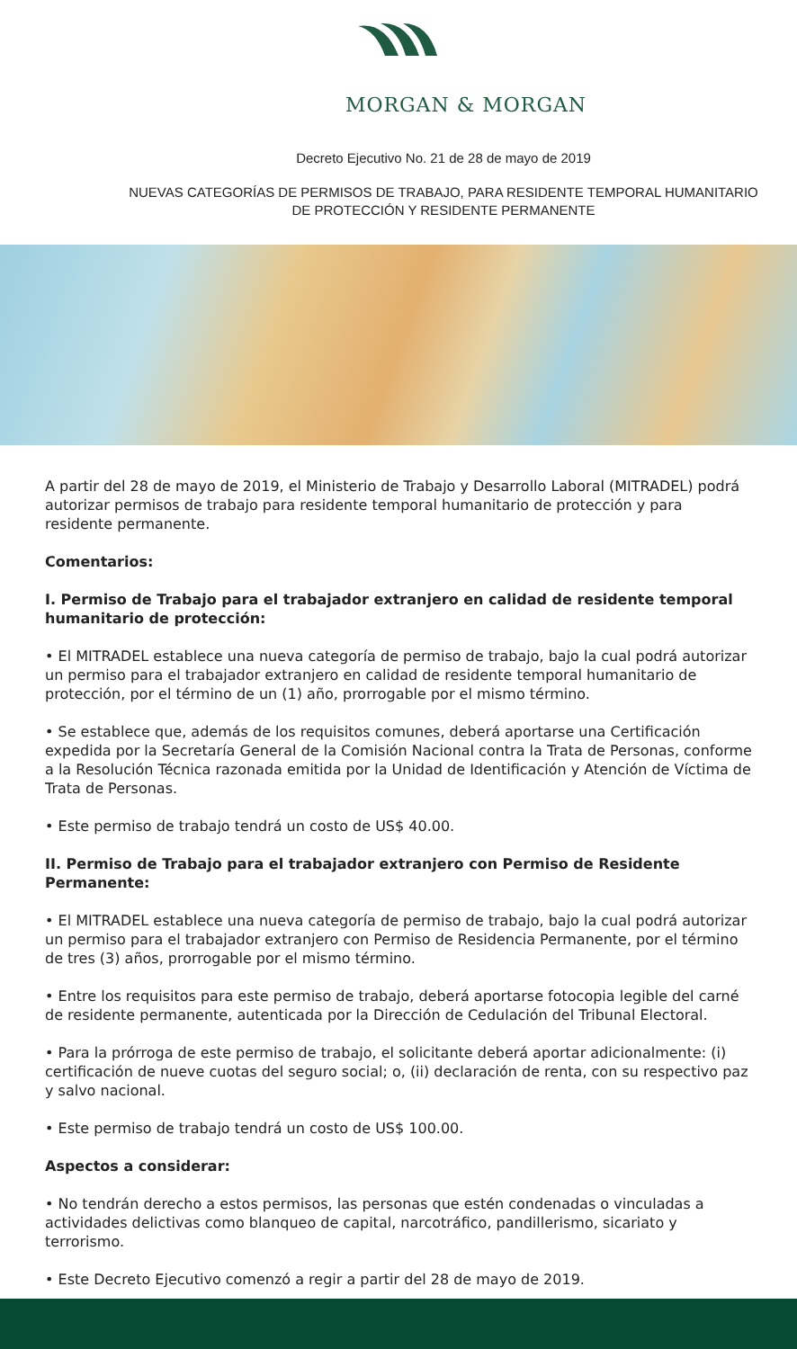MORGAN & MORGAN
Decreto Ejecutivo No. 21 de 28 de mayo de 2019
NUEVAS CATEGORÍAS DE PERMISOS DE TRABAJO, PARA RESIDENTE TEMPORAL HUMANITARIO
DE PROTECCIÓN Y RESIDENTE PERMANENTE
A partir del 28 de mayo de 2019, el Ministerio de Trabajo y Desarrollo Laboral (MITRADEL) podrá autorizar permisos de trabajo para residente temporal humanitario de protección y para residente permanente.
Comentarios:
I. Permiso de Trabajo para el trabajador extranjero en calidad de residente temporal humanitario de protección:
• El MITRADEL establece una nueva categoría de permiso de trabajo, bajo la cual podrá autorizar un permiso para el trabajador extranjero en calidad de residente temporal humanitario de protección, por el término de un (1) año, prorrogable por el mismo término.
• Se establece que, además de los requisitos comunes, deberá aportarse una Certificación expedida por la Secretaría General de la Comisión Nacional contra la Trata de Personas, conforme a la Resolución Técnica razonada emitida por la Unidad de Identificación y Atención de Víctima de Trata de Personas.
• Este permiso de trabajo tendrá un costo de US$ 40.00.
II. Permiso de Trabajo para el trabajador extranjero con Permiso de Residente Permanente:
• El MITRADEL establece una nueva categoría de permiso de trabajo, bajo la cual podrá autorizar un permiso para el trabajador extranjero con Permiso de Residencia Permanente, por el término de tres (3) años, prorrogable por el mismo término.
• Entre los requisitos para este permiso de trabajo, deberá aportarse fotocopia legible del carné de residente permanente, autenticada por la Dirección de Cedulación del Tribunal Electoral.
• Para la prórroga de este permiso de trabajo, el solicitante deberá aportar adicionalmente: (i) certificación de nueve cuotas del seguro social; o, (ii) declaración de renta, con su respectivo paz y salvo nacional.
• Este permiso de trabajo tendrá un costo de US$ 100.00.
Aspectos a considerar:
• No tendrán derecho a estos permisos, las personas que estén condenadas o vinculadas a actividades delictivas como blanqueo de capital, narcotráfico, pandillerismo, sicariato y terrorismo.
• Este Decreto Ejecutivo comenzó a regir a partir del 28 de mayo de 2019.